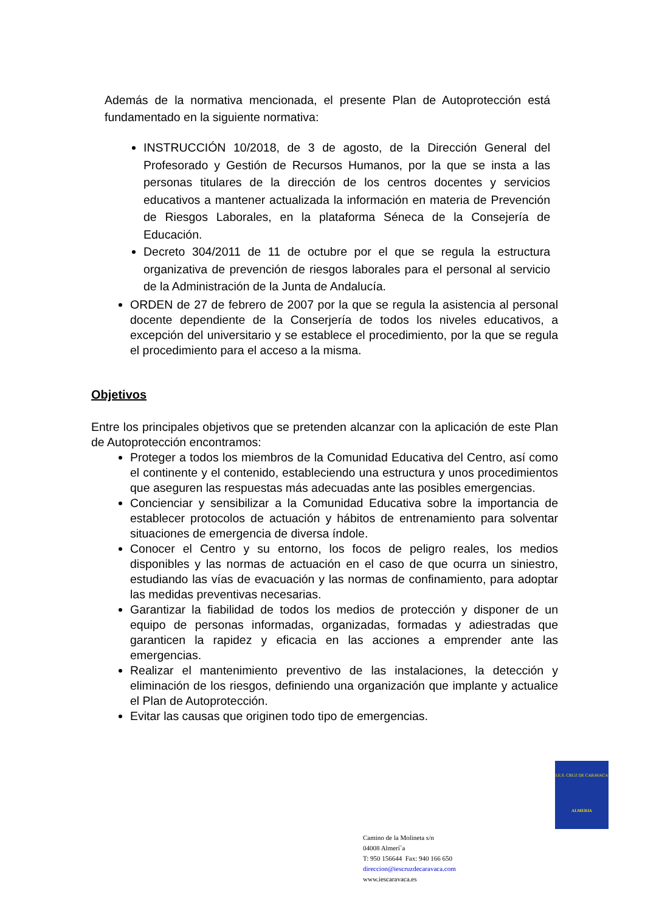Además de la normativa mencionada, el presente Plan de Autoprotección está fundamentado en la siguiente normativa:
INSTRUCCIÓN 10/2018, de 3 de agosto, de la Dirección General del Profesorado y Gestión de Recursos Humanos, por la que se insta a las personas titulares de la dirección de los centros docentes y servicios educativos a mantener actualizada la información en materia de Prevención de Riesgos Laborales, en la plataforma Séneca de la Consejería de Educación.
Decreto 304/2011 de 11 de octubre por el que se regula la estructura organizativa de prevención de riesgos laborales para el personal al servicio de la Administración de la Junta de Andalucía.
ORDEN de 27 de febrero de 2007 por la que se regula la asistencia al personal docente dependiente de la Conserjería de todos los niveles educativos, a excepción del universitario y se establece el procedimiento, por la que se regula el procedimiento para el acceso a la misma.
Objetivos
Entre los principales objetivos que se pretenden alcanzar con la aplicación de este Plan de Autoprotección encontramos:
Proteger a todos los miembros de la Comunidad Educativa del Centro, así como el continente y el contenido, estableciendo una estructura y unos procedimientos que aseguren las respuestas más adecuadas ante las posibles emergencias.
Concienciar y sensibilizar a la Comunidad Educativa sobre la importancia de establecer protocolos de actuación y hábitos de entrenamiento para solventar situaciones de emergencia de diversa índole.
Conocer el Centro y su entorno, los focos de peligro reales, los medios disponibles y las normas de actuación en el caso de que ocurra un siniestro, estudiando las vías de evacuación y las normas de confinamiento, para adoptar las medidas preventivas necesarias.
Garantizar la fiabilidad de todos los medios de protección y disponer de un equipo de personas informadas, organizadas, formadas y adiestradas que garanticen la rapidez y eficacia en las acciones a emprender ante las emergencias.
Realizar el mantenimiento preventivo de las instalaciones, la detección y eliminación de los riesgos, definiendo una organización que implante y actualice el Plan de Autoprotección.
Evitar las causas que originen todo tipo de emergencias.
I.E.S. CRUZ DE CARAVACA
ALMERIA
Camino de la Molineta s/n
04008 Almerí´a
T: 950 156644 Fax: 940 166 650
direccion@iescruzdecaravaca.com
www.iescaravaca.es